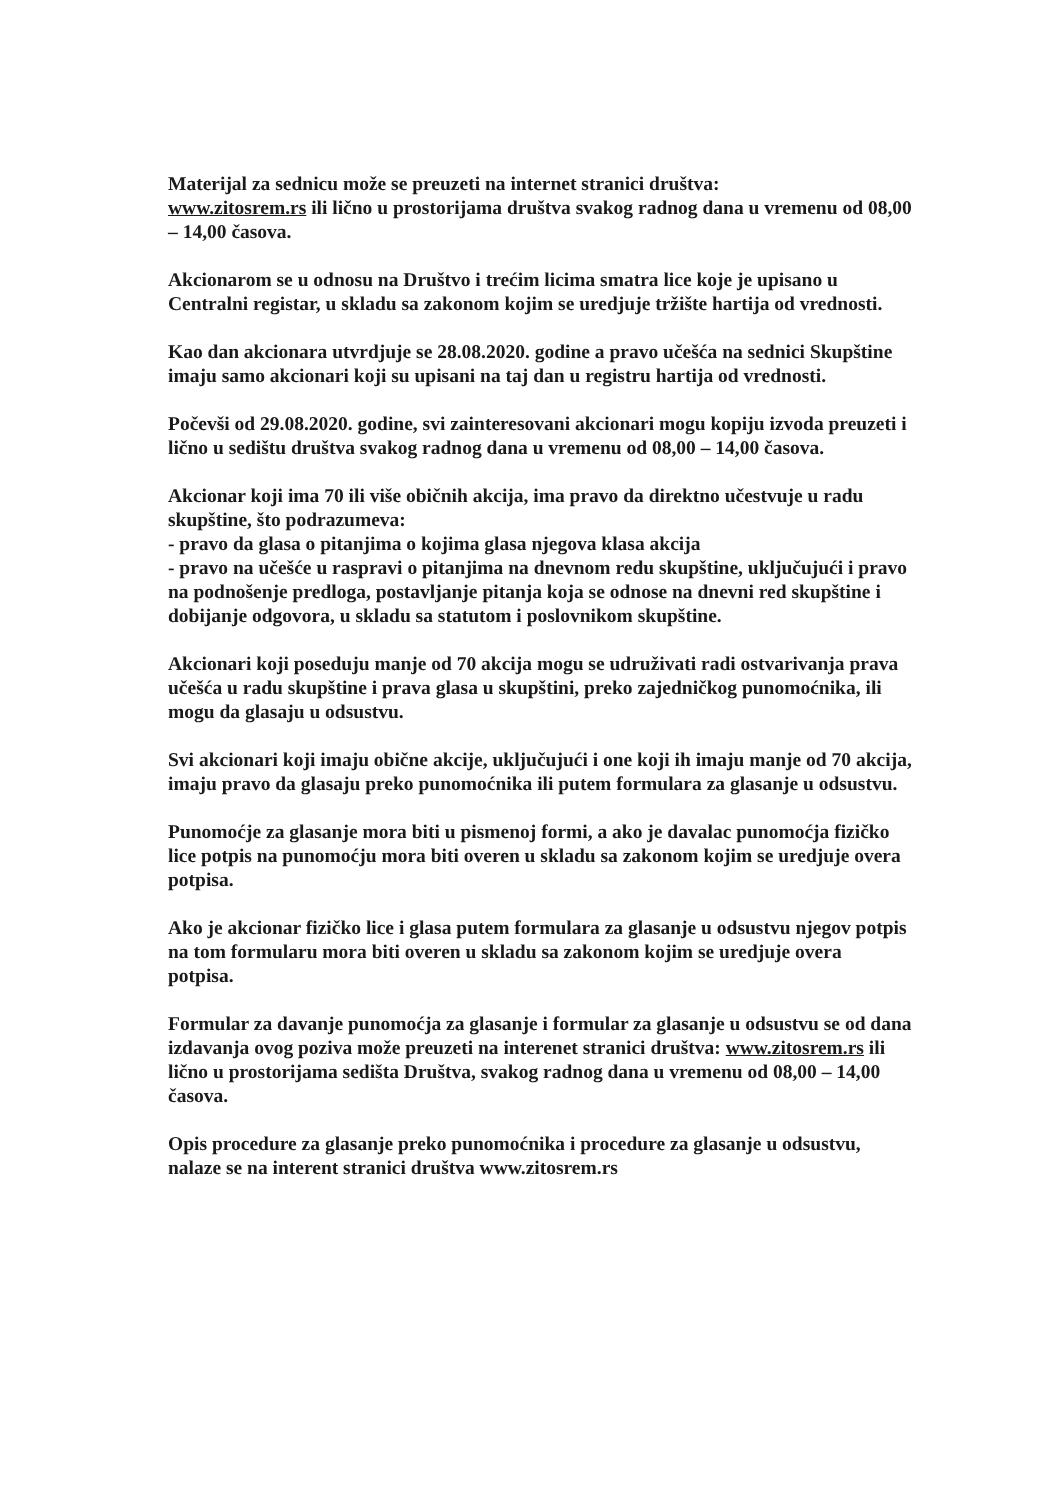Materijal za sednicu može se preuzeti na internet stranici društva:
www.zitosrem.rs ili lično u prostorijama društva svakog radnog dana u vremenu od 08,00 – 14,00 časova.
Akcionarom se u odnosu na Društvo i trećim licima smatra lice koje je upisano u Centralni registar, u skladu sa zakonom kojim se uredjuje tržište hartija od vrednosti.
Kao dan akcionara utvrdjuje se 28.08.2020. godine a pravo učešća na sednici Skupštine imaju samo akcionari koji su upisani na taj dan u registru hartija od vrednosti.
Počevši od 29.08.2020. godine, svi zainteresovani akcionari mogu kopiju izvoda preuzeti i lično u sedištu društva svakog radnog dana u vremenu od 08,00 – 14,00 časova.
Akcionar koji ima 70 ili više običnih akcija, ima pravo da direktno učestvuje u radu skupštine, što podrazumeva:
- pravo da glasa o pitanjima o kojima glasa njegova klasa akcija
- pravo na učešće u raspravi o pitanjima na dnevnom redu skupštine, uključujući i pravo na podnošenje predloga, postavljanje pitanja koja se odnose na dnevni red skupštine i dobijanje odgovora, u skladu sa statutom i poslovnikom skupštine.
Akcionari koji poseduju manje od 70 akcija mogu se udruživati radi ostvarivanja prava učešća u radu skupštine i prava glasa u skupštini, preko zajedničkog punomoćnika, ili mogu da glasaju u odsustvu.
Svi akcionari koji imaju obične akcije, uključujući i one koji ih imaju manje od 70 akcija, imaju pravo da glasaju preko punomoćnika ili putem formulara za glasanje u odsustvu.
Punomoćje za glasanje mora biti u pismenoj formi, a ako je davalac punomoćja fizičko lice potpis na punomoćju mora biti overen u skladu sa zakonom kojim se uredjuje overa potpisa.
Ako je akcionar fizičko lice i glasa putem formulara za glasanje u odsustvu njegov potpis na tom formularu mora biti overen u skladu sa zakonom kojim se uredjuje overa potpisa.
Formular za davanje punomoćja za glasanje i formular za glasanje u odsustvu se od dana izdavanja ovog poziva može preuzeti na interenet stranici društva: www.zitosrem.rs ili lično u prostorijama sedišta Društva, svakog radnog dana u vremenu od 08,00 – 14,00 časova.
Opis procedure za glasanje preko punomoćnika i procedure za glasanje u odsustvu, nalaze se na interent stranici društva www.zitosrem.rs